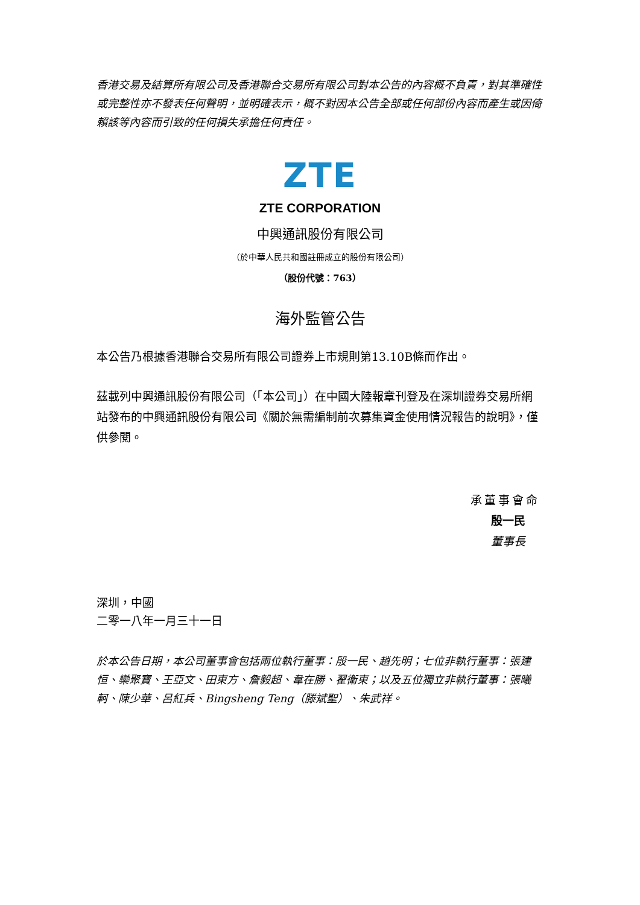香港交易及結算所有限公司及香港聯合交易所有限公司對本公告的內容概不負責，對其準確性或完整性亦不發表任何聲明，並明確表示，概不對因本公告全部或任何部份內容而產生或因倚賴該等內容而引致的任何損失承擔任何責任。
ZTE
ZTE CORPORATION
中興通訊股份有限公司
（於中華人民共和國註冊成立的股份有限公司）
（股份代號：763）
海外監管公告
本公告乃根據香港聯合交易所有限公司證券上市規則第13.10B條而作出。
茲載列中興通訊股份有限公司（「本公司」）在中國大陸報章刊登及在深圳證券交易所網站發布的中興通訊股份有限公司《關於無需編制前次募集資金使用情況報告的說明》，僅供參閱。
承董事會命
殷一民
董事長
深圳，中國
二零一八年一月三十一日
於本公告日期，本公司董事會包括兩位執行董事：殷一民、趙先明；七位非執行董事：張建恒、欒聚寶、王亞文、田東方、詹毅超、韋在勝、翟衛東；以及五位獨立非執行董事：張曦軻、陳少華、呂紅兵、Bingsheng Teng（滕斌聖）、朱武祥。